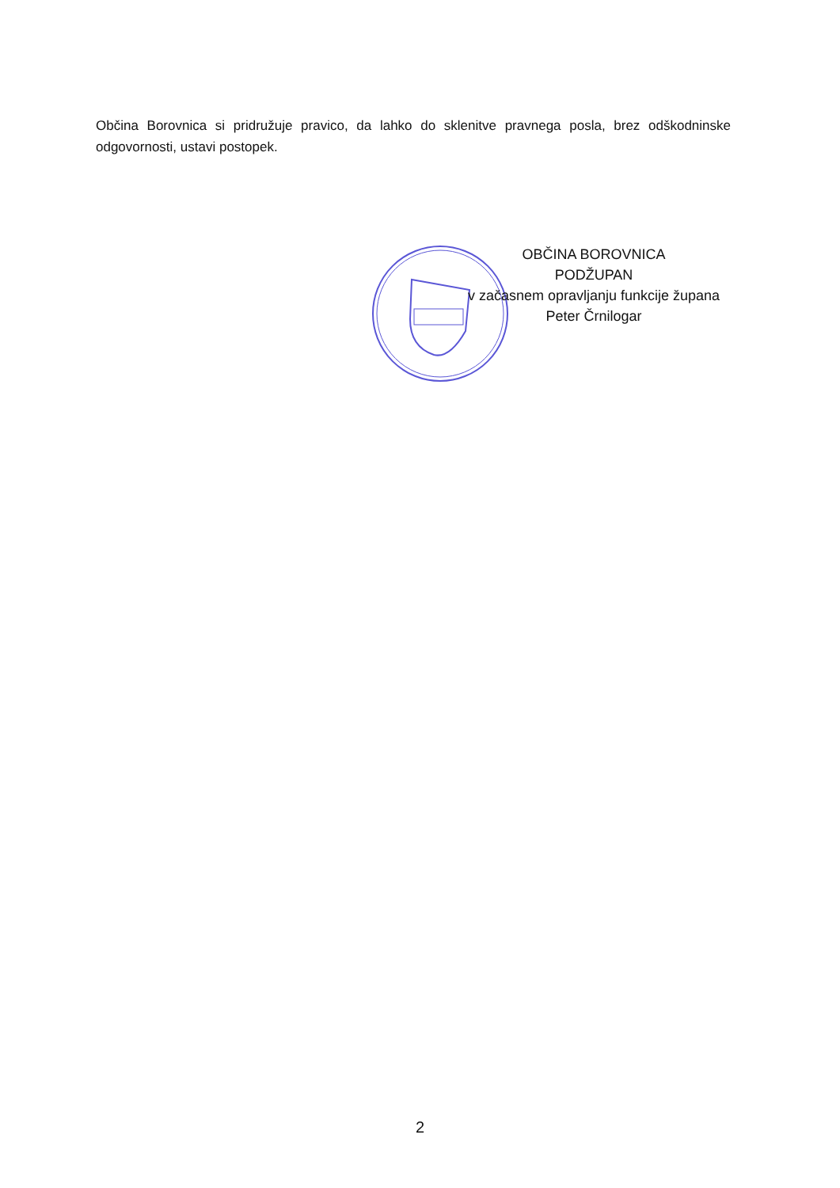Občina Borovnica si pridružuje pravico, da lahko do sklenitve pravnega posla, brez odškodninske odgovornosti, ustavi postopek.
OBČINA BOROVNICA
PODŽUPAN
v začasnem opravljanju funkcije župana
Peter Črnilogar
2